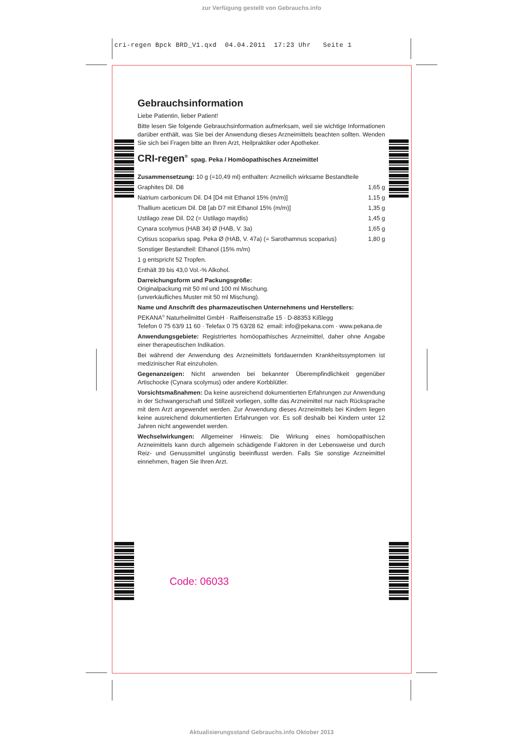zur Verfügung gestellt von Gebrauchs.info
cri-regen Bpck BRD_V1.qxd 04.04.2011 17:23 Uhr Seite 1
Gebrauchsinformation
Liebe Patientin, lieber Patient!
Bitte lesen Sie folgende Gebrauchsinformation aufmerksam, weil sie wichtige Informationen darüber enthält, was Sie bei der Anwendung dieses Arzneimittels beachten sollten. Wenden Sie sich bei Fragen bitte an Ihren Arzt, Heilpraktiker oder Apotheker.
CRI-regen<sup>®</sup> spag. Peka / Homöopathisches Arzneimittel
Zusammensetzung: 10 g (=10,49 ml) enthalten: Arzneilich wirksame Bestandteile
| Graphites Dil. D8 | 1,65 g |
| Natrium carbonicum Dil. D4 [D4 mit Ethanol 15% (m/m)] | 1,15 g |
| Thallium aceticum Dil. D8 [ab D7 mit Ethanol 15% (m/m)] | 1,35 g |
| Ustilago zeae Dil. D2 (= Ustilago maydis) | 1,45 g |
| Cynara scolymus (HAB 34) Ø (HAB, V. 3a) | 1,65 g |
| Cytisus scoparius spag. Peka Ø (HAB, V. 47a) (= Sarothamnus scoparius) | 1,80 g |
Sonstiger Bestandteil: Ethanol (15% m/m)
1 g entspricht 52 Tropfen.
Enthält 39 bis 43,0 Vol.-% Alkohol.
Darreichungsform und Packungsgröße:
Originalpackung mit 50 ml und 100 ml Mischung.
(unverkäufliches Muster mit 50 ml Mischung).
Name und Anschrift des pharmazeutischen Unternehmens und Herstellers:
PEKANA<sup>®</sup> Naturheilmittel GmbH · Raiffeisenstraße 15 · D-88353 Kißlegg
Telefon 0 75 63/9 11 60 · Telefax 0 75 63/28 62 email: info@pekana.com · www.pekana.de
Anwendungsgebiete: Registriertes homöopathisches Arzneimittel, daher ohne Angabe einer therapeutischen Indikation.
Bei während der Anwendung des Arzneimittels fortdauernden Krankheitssymptomen ist medizinischer Rat einzuholen.
Gegenanzeigen: Nicht anwenden bei bekannter Überempfindlichkeit gegenüber Artischocke (Cynara scolymus) oder andere Korbblütler.
Vorsichtsmaßnahmen: Da keine ausreichend dokumentierten Erfahrungen zur Anwendung in der Schwangerschaft und Stillzeit vorliegen, sollte das Arzneimittel nur nach Rücksprache mit dem Arzt angewendet werden. Zur Anwendung dieses Arzneimittels bei Kindern liegen keine ausreichend dokumentierten Erfahrungen vor. Es soll deshalb bei Kindern unter 12 Jahren nicht angewendet werden.
Wechselwirkungen: Allgemeiner Hinweis: Die Wirkung eines homöopathischen Arzneimittels kann durch allgemein schädigende Faktoren in der Lebensweise und durch Reiz- und Genussmittel ungünstig beeinflusst werden. Falls Sie sonstige Arzneimittel einnehmen, fragen Sie Ihren Arzt.
Code: 06033
Aktualisierungsstand Gebrauchs.info Oktober 2013